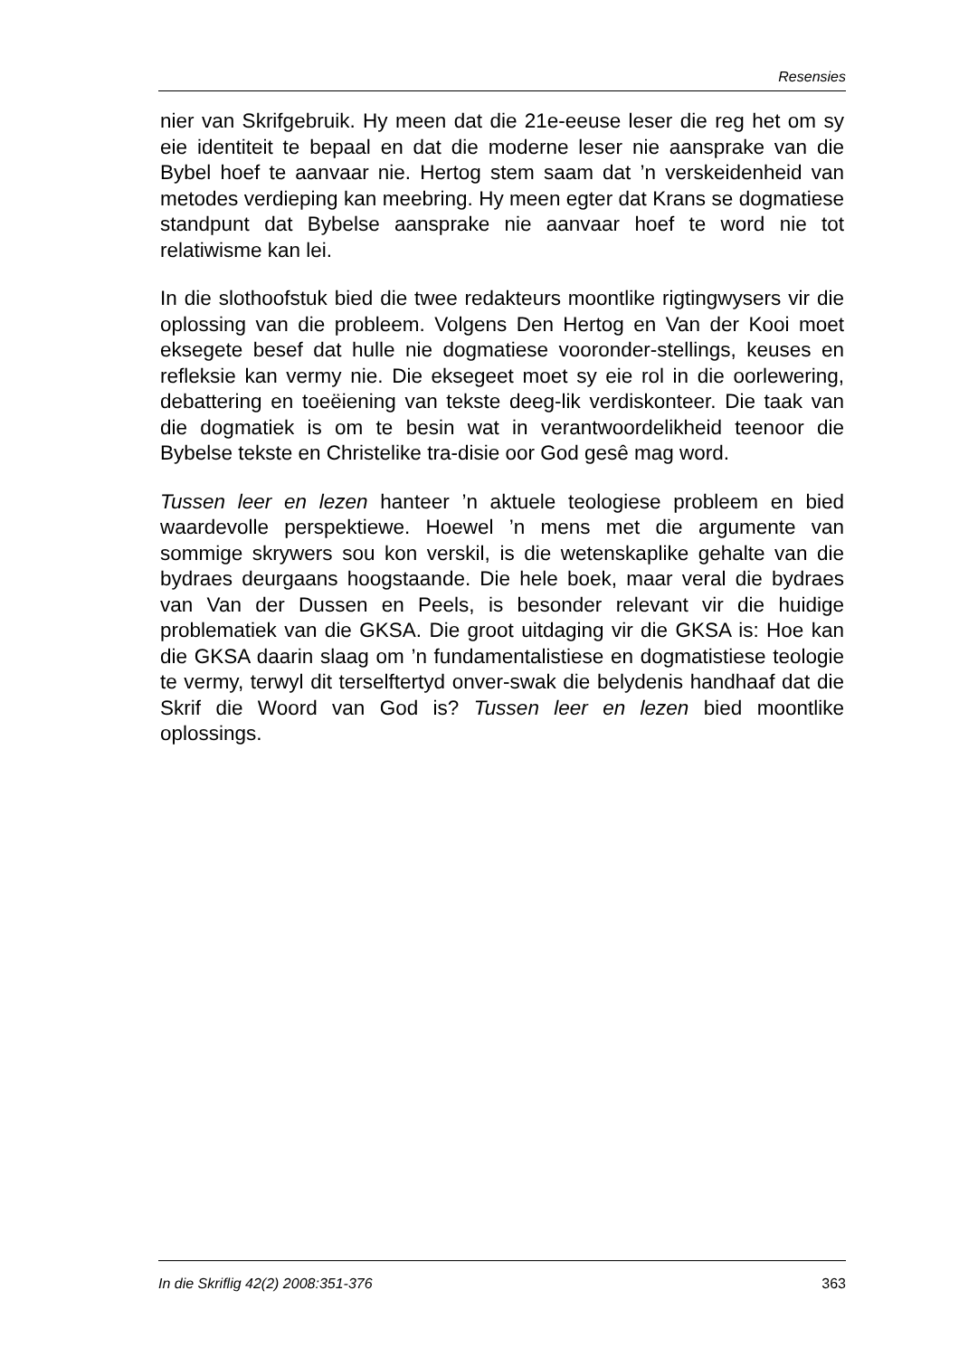Resensies
nier van Skrifgebruik. Hy meen dat die 21e-eeuse leser die reg het om sy eie identiteit te bepaal en dat die moderne leser nie aansprake van die Bybel hoef te aanvaar nie. Hertog stem saam dat ’n verskeidenheid van metodes verdieping kan meebring. Hy meen egter dat Krans se dogmatiese standpunt dat Bybelse aansprake nie aanvaar hoef te word nie tot relatiwisme kan lei.
In die slothoofstuk bied die twee redakteurs moontlike rigtingwysers vir die oplossing van die probleem. Volgens Den Hertog en Van der Kooi moet eksegete besef dat hulle nie dogmatiese vooronder-stellings, keuses en refleksie kan vermy nie. Die eksegeet moet sy eie rol in die oorlewering, debattering en toeëiening van tekste deeg-lik verdiskonteer. Die taak van die dogmatiek is om te besin wat in verantwoordelikheid teenoor die Bybelse tekste en Christelike tra-disie oor God gesê mag word.
Tussen leer en lezen hanteer ’n aktuele teologiese probleem en bied waardevolle perspektiewe. Hoewel ’n mens met die argumente van sommige skrywers sou kon verskil, is die wetenskaplike gehalte van die bydraes deurgaans hoogstaande. Die hele boek, maar veral die bydraes van Van der Dussen en Peels, is besonder relevant vir die huidige problematiek van die GKSA. Die groot uitdaging vir die GKSA is: Hoe kan die GKSA daarin slaag om ’n fundamentalistiese en dogmatistiese teologie te vermy, terwyl dit terselftertyd onver-swak die belydenis handhaaf dat die Skrif die Woord van God is? Tussen leer en lezen bied moontlike oplossings.
In die Skriflig 42(2) 2008:351-376 363